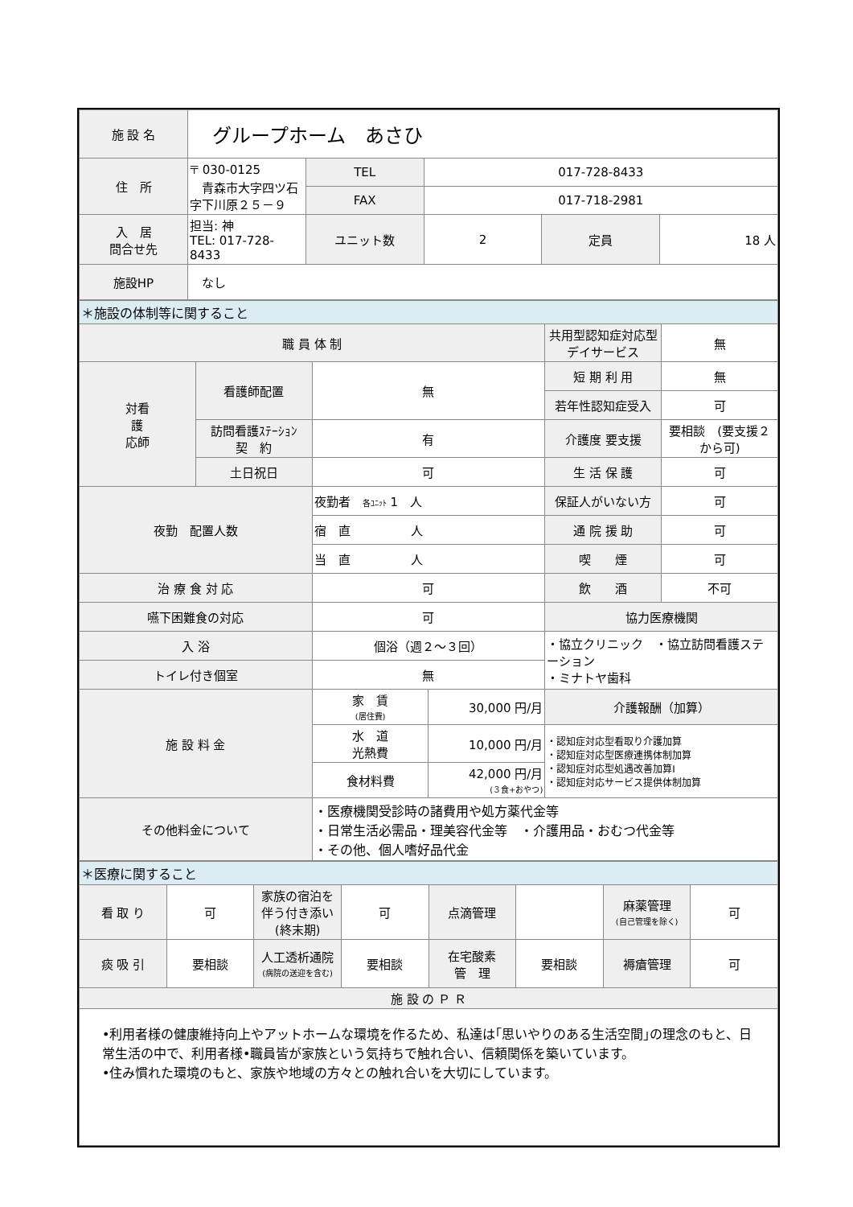| 施 設 名 | グループホーム あさひ | | | | |
| 住 所 | 〒 030-0125 青森市大字四ツ石字下川原２５－９ | TEL | 017-728-8433 | | |
| | | FAX | 017-718-2981 | | |
| 入 居 問合せ先 | 担当: 神 TEL: 017-728-8433 | ユニット数 | 2 | 定員 | 18 人 |
| 施設HP | なし | | | | |
| ＊施設の体制等に関すること | | | | | |
| 職 員 体 制 | | | | 共用型認知症対応型 デイサービス | 無 |
| 対看 護 応師 | 看護師配置 | 無 | | 短 期 利 用 | 無 |
| | | | | 若年性認知症受入 | 可 |
| | 訪問看護ｽﾃｰｼｮﾝ 契 約 | 有 | | 介護度 要支援 | 要相談 (要支援２から可) |
| | 土日祝日 | 可 | | 生 活 保 護 | 可 |
| 夜勤 配置人数 | | 夜勤者 各ﾕﾆｯﾄ 1 人 | | 保証人がいない方 | 可 |
| | | 宿 直 人 | | 通 院 援 助 | 可 |
| | | 当 直 人 | | 喫 煙 | 可 |
| 治 療 食 対 応 | | 可 | | 飲 酒 | 不可 |
| 嚥下困難食の対応 | | 可 | | 協力医療機関 | |
| 入 浴 | | 個浴（週２～３回） | | ・協立クリニック ・協立訪問看護ステーション ・ミナトヤ歯科 | |
| トイレ付き個室 | | 無 | | | |
| 施 設 料 金 | | 家 賃 (居住費) | 30,000 円/月 | 介護報酬（加算） | |
| | | 水 道 光熱費 | 10,000 円/月 | ・認知症対応型看取り介護加算 ・認知症対応型医療連携体制加算 ・認知症対応型処遇改善加算Ⅰ ・認知症対応サービス提供体制加算 | |
| | | 食材料費 | 42,000 円/月 (３食+おやつ) | | |
| その他料金について | | ・医療機関受診時の諸費用や処方薬代金等 ・日常生活必需品・理美容代金等 ・介護用品・おむつ代金等 ・その他、個人嗜好品代金 | | | |
| ＊医療に関すること | | | | | | | |
| 看 取 り | 可 | 家族の宿泊を伴う付き添い(終末期) | 可 | 点滴管理 | | 麻薬管理 (自己管理を除く) | 可 |
| 痰 吸 引 | 要相談 | 人工透析通院 (病院の送迎を含む) | 要相談 | 在宅酸素 管 理 | 要相談 | 褥瘡管理 | 可 |
| 施 設 の Ｐ Ｒ | | | | | | | |
| •利用者様の健康維持向上やアットホームな環境を作るため、私達は｢思いやりのある生活空間｣の理念のもと、日常生活の中で、利用者様•職員皆が家族という気持ちで触れ合い、信頼関係を築いています。 •住み慣れた環境のもと、家族や地域の方々との触れ合いを大切にしています。 | | | | | | | |